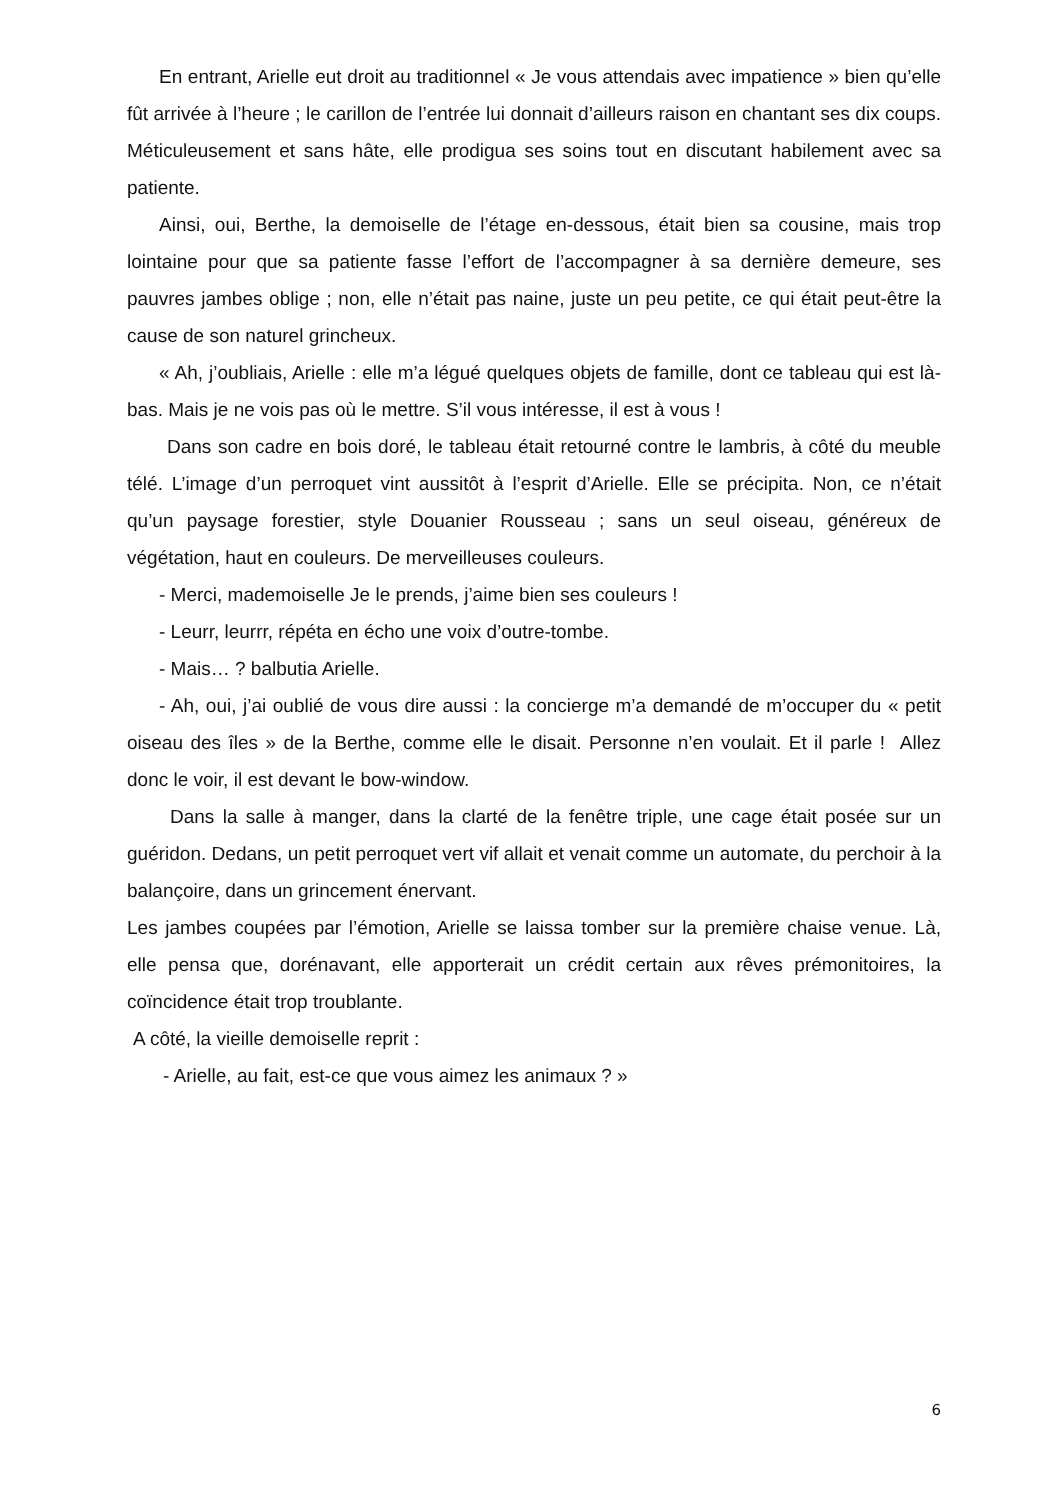En entrant, Arielle eut droit au traditionnel « Je vous attendais avec impatience » bien qu’elle fût arrivée à l’heure ; le carillon de l’entrée lui donnait d’ailleurs raison en chantant ses dix coups. Méticuleusement et sans hâte, elle prodigua ses soins tout en discutant habilement avec sa patiente.
Ainsi, oui, Berthe, la demoiselle de l’étage en-dessous, était bien sa cousine, mais trop lointaine pour que sa patiente fasse l’effort de l’accompagner à sa dernière demeure, ses pauvres jambes oblige ; non, elle n’était pas naine, juste un peu petite, ce qui était peut-être la cause de son naturel grincheux.
« Ah, j’oubliais, Arielle : elle m’a légué quelques objets de famille, dont ce tableau qui est là-bas. Mais je ne vois pas où le mettre. S’il vous intéresse, il est à vous !
Dans son cadre en bois doré, le tableau était retourné contre le lambris, à côté du meuble télé. L’image d’un perroquet vint aussitôt à l’esprit d’Arielle. Elle se précipita. Non, ce n’était qu’un paysage forestier, style Douanier Rousseau ; sans un seul oiseau, généreux de végétation, haut en couleurs. De merveilleuses couleurs.
- Merci, mademoiselle Je le prends, j’aime bien ses couleurs !
- Leurr, leurrr, répéta en écho une voix d’outre-tombe.
- Mais… ? balbutia Arielle.
- Ah, oui, j’ai oublié de vous dire aussi : la concierge m’a demandé de m’occuper du « petit oiseau des îles » de la Berthe, comme elle le disait. Personne n’en voulait. Et il parle ! Allez donc le voir, il est devant le bow-window.
Dans la salle à manger, dans la clarté de la fenêtre triple, une cage était posée sur un guéridon. Dedans, un petit perroquet vert vif allait et venait comme un automate, du perchoir à la balançoire, dans un grincement énervant.
Les jambes coupées par l’émotion, Arielle se laissa tomber sur la première chaise venue. Là, elle pensa que, dorénavant, elle apporterait un crédit certain aux rêves prémonitoires, la coïncidence était trop troublante.
A côté, la vieille demoiselle reprit :
- Arielle, au fait, est-ce que vous aimez les animaux ? »
6